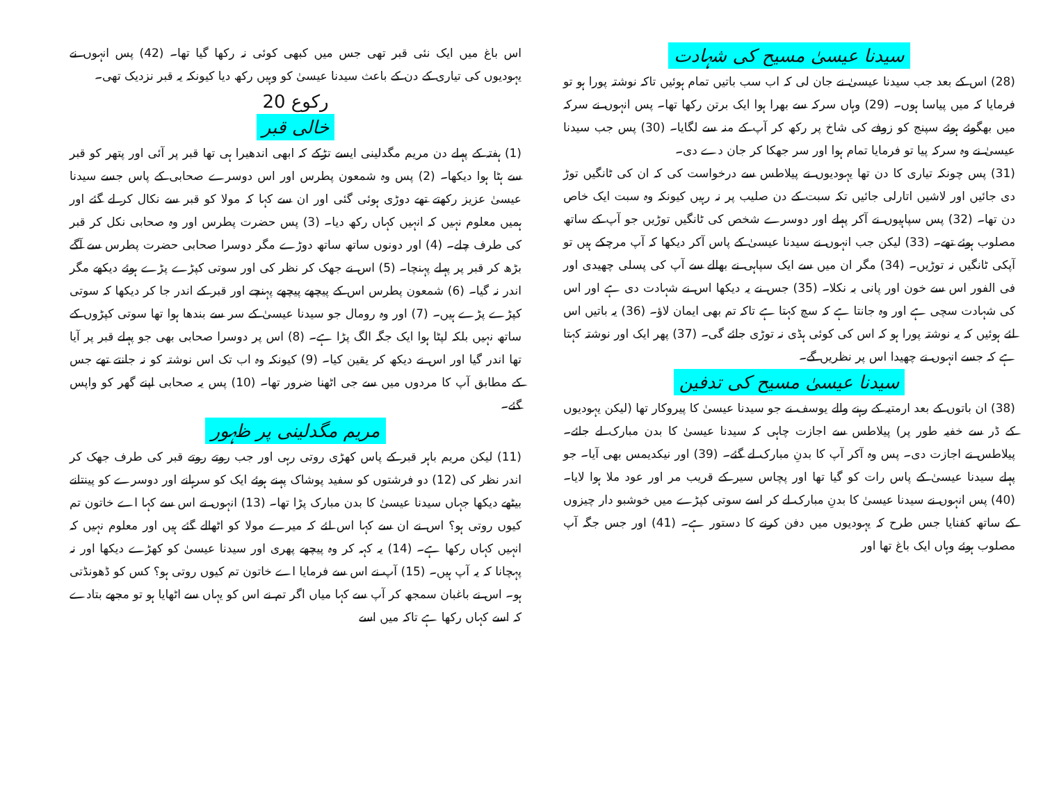سیدنا عیسیٰ مسیح کی شہادت
(28) اس کے بعد جب سیدنا عیسیٰ نے جان لی کہ اب سب باتیں تمام ہوئیں تاکہ نوشتہ پورا ہو تو فرمایا کہ میں پیاسا ہوں۔ (29) وہاں سرکہ سے بھرا ہوا ایک برتن رکھا تھا۔ پس انہوں نے سرکہ میں بھگوئے ہوئے سپنج کو زوفے کی شاخ پر رکھ کر آپ کے منہ سے لگایا۔ (30) پس جب سیدنا عیسیٰ نے وہ سرکہ پیا تو فرمایا تمام ہوا اور سر جھکا کر جان دے دی۔
(31) پس چونکہ تیاری کا دن تھا یہودیوں نے پیلاطس سے درخواست کی کہ ان کی ٹانگیں توڑ دی جائیں اور لاشیں اتارلی جائیں تکہ سبت کے دن صلیب پر نہ رہیں کیونکہ وہ سبت ایک خاص دن تھا۔ (32) پس سپاہیوں نے آکر پہلے اور دوسرے شخص کی ٹانگیں توڑیں جو آپ کے ساتھ مصلوب ہوئے تھے۔ (33) لیکن جب انہوں نے سیدنا عیسیٰ کے پاس آکر دیکھا کہ آپ مرچکے ہیں تو آپکی ٹانگیں نہ توڑیں۔ (34) مگر ان میں سے ایک سپاہی نے بھالے سے آپ کی پسلی چھیدی اور فی الفور اس سے خون اور پانی بہ نکلا۔ (35) جس نے یہ دیکھا اس نے شہادت دی ہے اور اس کی شہادت سچی ہے اور وہ جانتا ہے کہ سچ کہتا ہے تاکہ تم بھی ایمان لاؤ۔ (36) یہ باتیں اس لئے ہوئیں کہ یہ نوشتہ پورا ہو کہ اس کی کوئی ہڈی نہ توڑی جائے گی۔ (37) پھر ایک اور نوشتہ کہتا ہے کہ جسے انہوں نے چھیدا اس پر نظریں گے۔
سیدنا عیسیٰ مسیح کی تدفین
(38) ان باتوں کے بعد ارمتیہ کے رہنے والے یوسف نے جو سیدنا عیسیٰ کا پیروکار تھا (لیکن یہودیوں کے ڈر سے خفیہ طور پر) پیلاطس سے اجازت چاہی کہ سیدنا عیسیٰ کا بدن مبارک لے جائے۔ پیلاطس نے اجازت دی۔ پس وہ آکر آپ کا بدنِ مبارک لے گئے۔ (39) اور نیکدیمس بھی آیا۔ جو پہلے سیدنا عیسیٰ کے پاس رات کو گیا تھا اور پچاس سیر کے قریب مر اور عود ملا ہوا لایا۔ (40) پس انہوں نے سیدنا عیسیٰ کا بدنِ مبارک لے کر اسے سوتی کپڑے میں خوشبو دار چیزوں کے ساتھ کفنایا جس طرح کہ یہودیوں میں دفن کرنے کا دستور ہے۔ (41) اور جس جگہ آپ مصلوب ہوئے وہاں ایک باغ تھا اور
اس باغ میں ایک نئی قبر تھی جس میں کبھی کوئی نہ رکھا گیا تھا۔ (42) پس انہوں نے یہودیوں کی تیاری کے دن کے باعث سیدنا عیسیٰ کو وہیں رکھ دیا کیونکہ یہ قبر نزدیک تھی۔
رکوع 20
خالی قبر
(1) ہفتہ کے پہلے دن مریم مگدلینی ایسے تڑکے کہ ابھی اندھیرا ہی تھا قبر پر آئی اور پتھر کو قبر سے ہٹا ہوا دیکھا۔ (2) پس وہ شمعون پطرس اور اس دوسرے صحابی کے پاس جسے سیدنا عیسیٰ عزیز رکھتے تھے دوڑی ہوئی گئی اور ان سے کہا کہ مولا کو قبر سے نکال کر لے گئے اور ہمیں معلوم نہیں کہ انہیں کہاں رکھ دیا۔ (3) پس حضرت پطرس اور وہ صحابی نکل کر قبر کی طرف چلے۔ (4) اور دونوں ساتھ ساتھ دوڑے مگر دوسرا صحابی حضرت پطرس سے آگے بڑھ کر قبر پر پہلے پہنچا۔ (5) اس نے جھک کر نظر کی اور سوتی کپڑے پڑے ہوئے دیکھے مگر اندر نہ گیا۔ (6) شمعون پطرس اس کے پیچھے پیچھے پہنچے اور قبر کے اندر جا کر دیکھا کہ سوتی کپڑے پڑے ہیں۔ (7) اور وہ رومال جو سیدنا عیسیٰ کے سر سے بندھا ہوا تھا سوتی کپڑوں کے ساتھ نہیں بلکہ لپٹا ہوا ایک جگہ الگ پڑا ہے۔ (8) اس پر دوسرا صحابی بھی جو پہلے قبر پر آیا تھا اندر گیا اور اس نے دیکھ کر یقین کیا۔ (9) کیونکہ وہ اب تک اس نوشتہ کو نہ جانتے تھے جس کے مطابق آپ کا مردوں میں سے جی اٹھنا ضرور تھا۔ (10) پس یہ صحابی اپنے گھر کو واپس گئے۔
مریم مگدلینی پر ظہور
(11) لیکن مریم باہر قبر کے پاس کھڑی روتی رہی اور جب روتے روتے قبر کی طرف جھک کر اندر نظر کی (12) دو فرشتوں کو سفید پوشاک پہنے ہوئے ایک کو سرہانے اور دوسرے کو پینتانے بیٹھے دیکھا جہاں سیدنا عیسیٰ کا بدن مبارک پڑا تھا۔ (13) انہوں نے اس سے کہا اے خاتون تم کیوں روتی ہو؟ اس نے ان سے کہا اس لئے کہ میرے مولا کو اٹھالے گئے ہیں اور معلوم نہیں کہ انہیں کہاں رکھا ہے۔ (14) یہ کہہ کر وہ پیچھے پھری اور سیدنا عیسیٰ کو کھڑے دیکھا اور نہ پہچانا کہ یہ آپ ہیں۔ (15) آپ نے اس سے فرمایا اے خاتون تم کیوں روتی ہو؟ کس کو ڈھونڈتی ہو۔ اس نے باغبان سمجھ کر آپ سے کہا میاں اگر تم نے اس کو یہاں سے اٹھایا ہو تو مجھے بتادے کہ اسے کہاں رکھا ہے تاکہ میں اسے